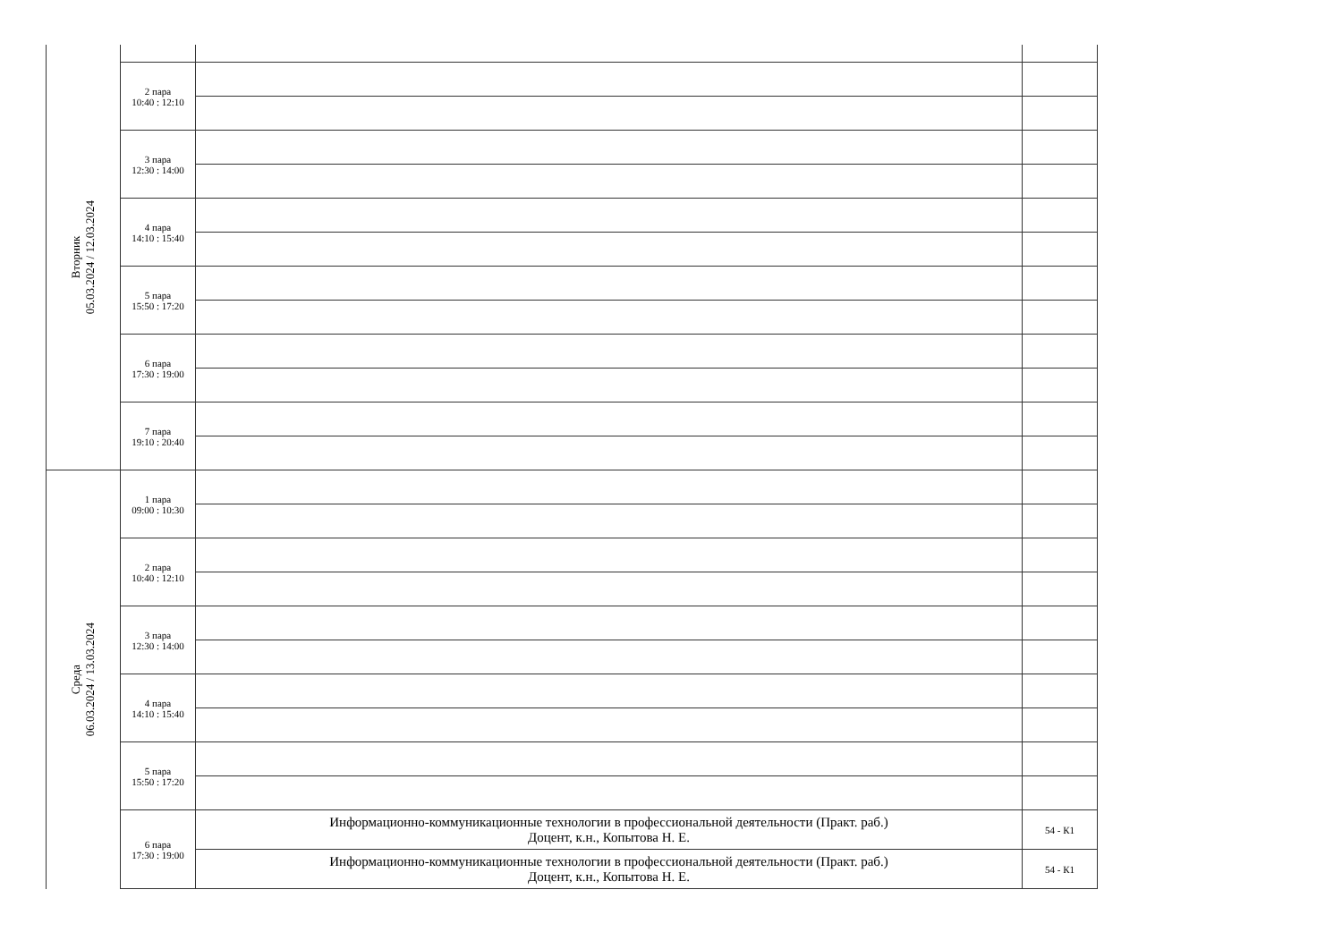| Вторник 05.03.2024 / 12.03.2024 | | | |
| | 2 пара 10:40 : 12:10 | | |
| | 3 пара 12:30 : 14:00 | | |
| | 4 пара 14:10 : 15:40 | | |
| | 5 пара 15:50 : 17:20 | | |
| | 6 пара 17:30 : 19:00 | | |
| | 7 пара 19:10 : 20:40 | | |
| Среда 06.03.2024 / 13.03.2024 | 1 пара 09:00 : 10:30 | | |
| | 2 пара 10:40 : 12:10 | | |
| | 3 пара 12:30 : 14:00 | | |
| | 4 пара 14:10 : 15:40 | | |
| | 5 пара 15:50 : 17:20 | | |
| | 6 пара 17:30 : 19:00 | Информационно-коммуникационные технологии в профессиональной деятельности (Практ. раб.) Доцент, к.н., Копытова Н. Е. | 54 - К1 |
| | | Информационно-коммуникационные технологии в профессиональной деятельности (Практ. раб.) Доцент, к.н., Копытова Н. Е. | 54 - К1 |